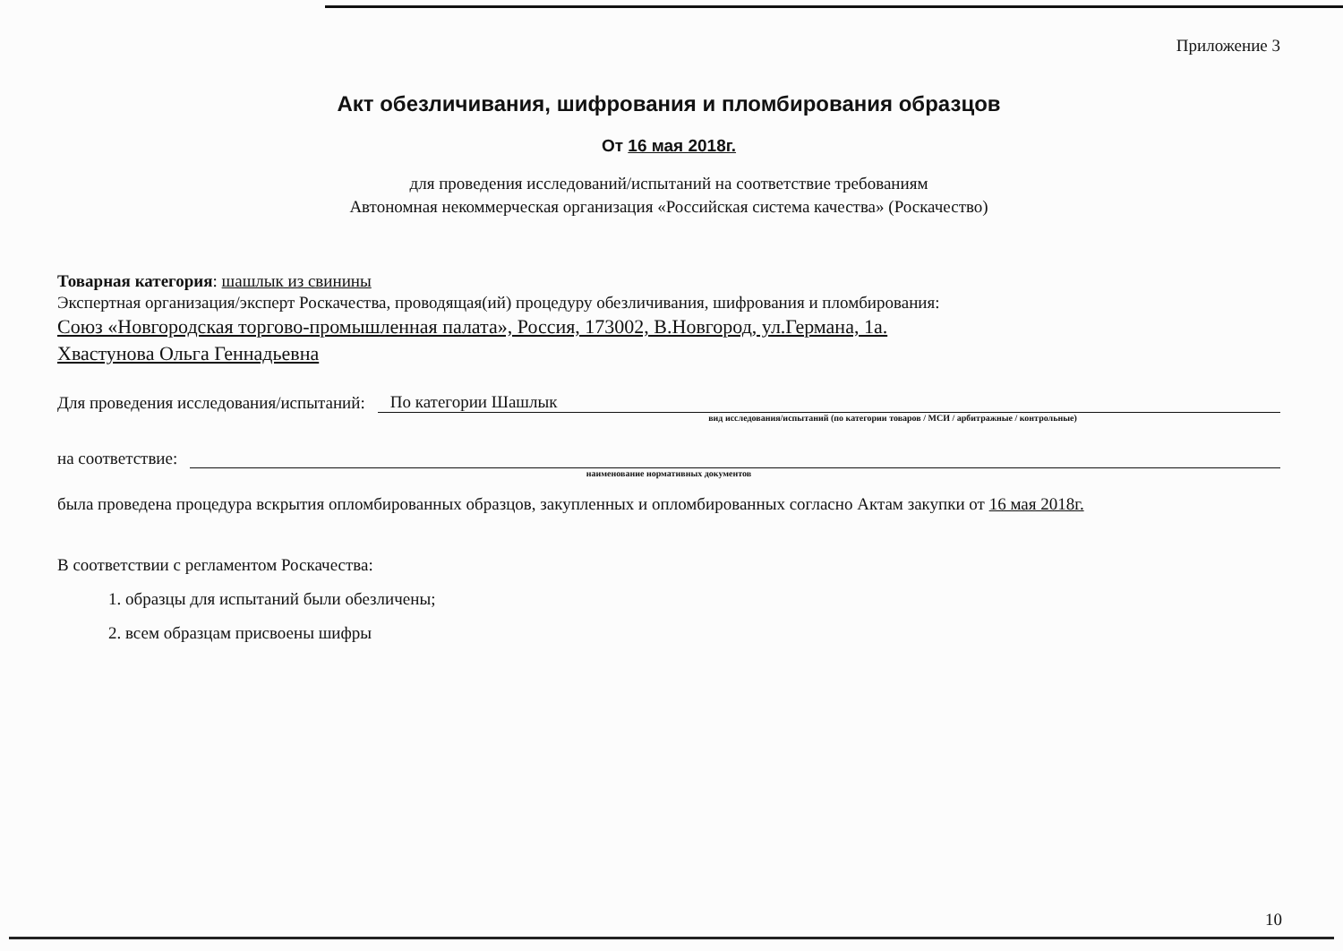Приложение 3
Акт обезличивания, шифрования и пломбирования образцов
От 16 мая 2018г.
для проведения исследований/испытаний на соответствие требованиям
Автономная некоммерческая организация «Российская система качества» (Роскачество)
Товарная категория: шашлык из свинины
Экспертная организация/эксперт Роскачества, проводящая(ий) процедуру обезличивания, шифрования и пломбирования:
Союз «Новгородская торгово-промышленная палата», Россия, 173002, В.Новгород, ул.Германа, 1а.
Хвастунова Ольга Геннадьевна
Для проведения исследования/испытаний: По категории Шашлык
вид исследования/испытаний (по категории товаров / МСИ / арбитражные / контрольные)
на соответствие:
наименование нормативных документов
была проведена процедура вскрытия опломбированных образцов, закупленных и опломбированных согласно Актам закупки от 16 мая 2018г.
В соответствии с регламентом Роскачества:
1. образцы для испытаний были обезличены;
2. всем образцам присвоены шифры
10